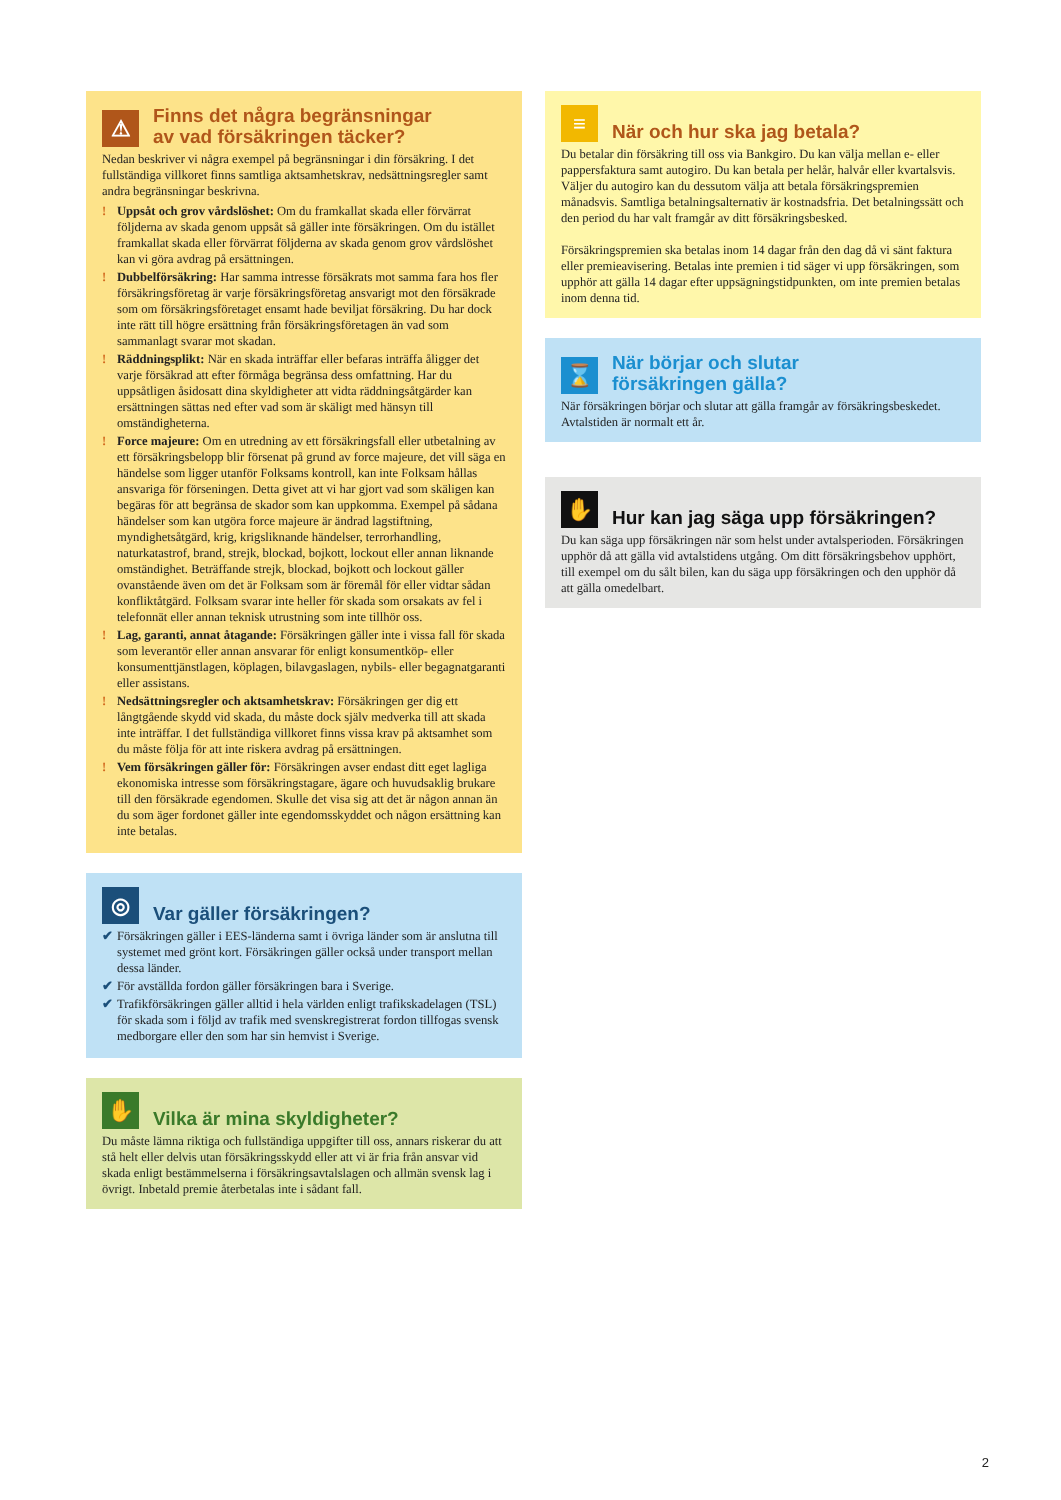⚠ Finns det några begränsningar
av vad försäkringen täcker?
Nedan beskriver vi några exempel på begränsningar i din försäkring. I det fullständiga villkoret finns samtliga aktsamhetskrav, nedsättningsregler samt andra begränsningar beskrivna.
! Uppsåt och grov vårdslöshet: Om du framkallat skada eller förvärrat följderna av skada genom uppsåt så gäller inte försäkringen. Om du istället framkallat skada eller förvärrat följderna av skada genom grov vårdslöshet kan vi göra avdrag på ersättningen.
! Dubbelförsäkring: Har samma intresse försäkrats mot samma fara hos fler försäkringsföretag är varje försäkringsföretag ansvarigt mot den försäkrade som om försäkringsföretaget ensamt hade beviljat försäkring. Du har dock inte rätt till högre ersättning från försäkringsföretagen än vad som sammanlagt svarar mot skadan.
! Räddningsplikt: När en skada inträffar eller befaras inträffa åligger det varje försäkrad att efter förmåga begränsa dess omfattning. Har du uppsåtligen åsidosatt dina skyldigheter att vidta räddningsåtgärder kan ersättningen sättas ned efter vad som är skäligt med hänsyn till omständigheterna.
! Force majeure: Om en utredning av ett försäkringsfall eller utbetalning av ett försäkringsbelopp blir försenat på grund av force majeure, det vill säga en händelse som ligger utanför Folksams kontroll, kan inte Folksam hållas ansvariga för förseningen. Detta givet att vi har gjort vad som skäligen kan begäras för att begränsa de skador som kan uppkomma. Exempel på sådana händelser som kan utgöra force majeure är ändrad lagstiftning, myndighetsåtgärd, krig, krigsliknande händelser, terrorhandling, naturkatastrof, brand, strejk, blockad, bojkott, lockout eller annan liknande omständighet. Beträffande strejk, blockad, bojkott och lockout gäller ovanstående även om det är Folksam som är föremål för eller vidtar sådan konfliktåtgärd. Folksam svarar inte heller för skada som orsakats av fel i telefonnät eller annan teknisk utrustning som inte tillhör oss.
! Lag, garanti, annat åtagande: Försäkringen gäller inte i vissa fall för skada som leverantör eller annan ansvarar för enligt konsumentköp- eller konsumenttjänstlagen, köplagen, bilavgaslagen, nybils- eller begagnatgaranti eller assistans.
! Nedsättningsregler och aktsamhetskrav: Försäkringen ger dig ett långtgående skydd vid skada, du måste dock själv medverka till att skada inte inträffar. I det fullständiga villkoret finns vissa krav på aktsamhet som du måste följa för att inte riskera avdrag på ersättningen.
! Vem försäkringen gäller för: Försäkringen avser endast ditt eget lagliga ekonomiska intresse som försäkringstagare, ägare och huvudsaklig brukare till den försäkrade egendomen. Skulle det visa sig att det är någon annan än du som äger fordonet gäller inte egendomsskyddet och någon ersättning kan inte betalas.
◎ Var gäller försäkringen?
✔ Försäkringen gäller i EES-länderna samt i övriga länder som är anslutna till systemet med grönt kort. Försäkringen gäller också under transport mellan dessa länder.
✔ För avställda fordon gäller försäkringen bara i Sverige.
✔ Trafikförsäkringen gäller alltid i hela världen enligt trafikskadelagen (TSL) för skada som i följd av trafik med svenskregistrerat fordon tillfogas svensk medborgare eller den som har sin hemvist i Sverige.
✋ Vilka är mina skyldigheter?
Du måste lämna riktiga och fullständiga uppgifter till oss, annars riskerar du att stå helt eller delvis utan försäkringsskydd eller att vi är fria från ansvar vid skada enligt bestämmelserna i försäkringsavtalslagen och allmän svensk lag i övrigt. Inbetald premie återbetalas inte i sådant fall.
≡ När och hur ska jag betala?
Du betalar din försäkring till oss via Bankgiro. Du kan välja mellan e- eller pappersfaktura samt autogiro. Du kan betala per helår, halvår eller kvartalsvis. Väljer du autogiro kan du dessutom välja att betala försäkringspremien månadsvis. Samtliga betalningsalternativ är kostnadsfria. Det betalningssätt och den period du har valt framgår av ditt försäkringsbesked.
Försäkringspremien ska betalas inom 14 dagar från den dag då vi sänt faktura eller premieavisering. Betalas inte premien i tid säger vi upp försäkringen, som upphör att gälla 14 dagar efter uppsägningstidpunkten, om inte premien betalas inom denna tid.
⌛ När börjar och slutar
försäkringen gälla?
När försäkringen börjar och slutar att gälla framgår av försäkringsbeskedet. Avtalstiden är normalt ett år.
✋ Hur kan jag säga upp försäkringen?
Du kan säga upp försäkringen när som helst under avtalsperioden. Försäkringen upphör då att gälla vid avtalstidens utgång. Om ditt försäkringsbehov upphört, till exempel om du sålt bilen, kan du säga upp försäkringen och den upphör då att gälla omedelbart.
2